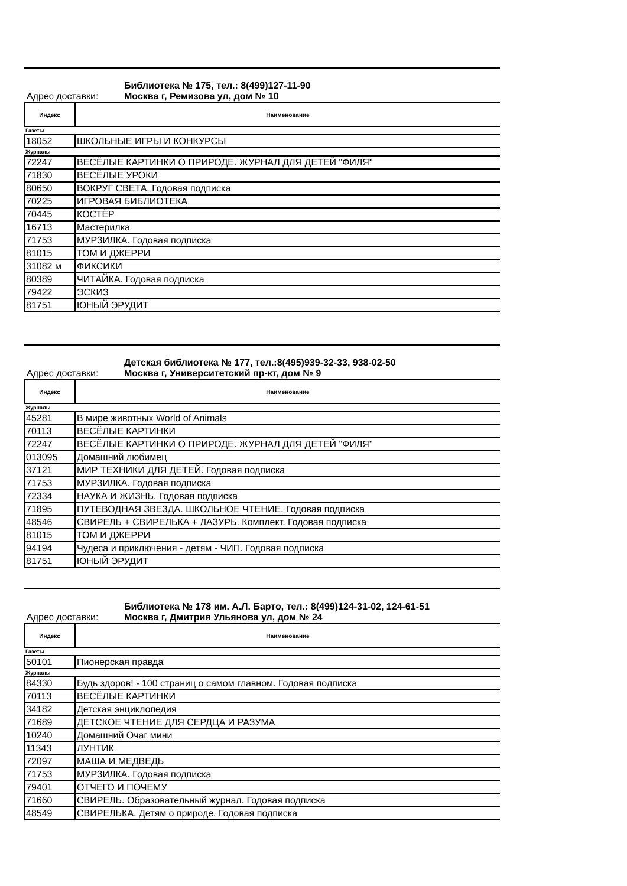Библиотека № 175, тел.: 8(499)127-11-90
Адрес доставки: Москва г, Ремизова ул, дом № 10
| Индекс | Наименование |
| --- | --- |
| Газеты | |
| 18052 | ШКОЛЬНЫЕ ИГРЫ И КОНКУРСЫ |
| Журналы | |
| 72247 | ВЕСЁЛЫЕ КАРТИНКИ О ПРИРОДЕ. ЖУРНАЛ ДЛЯ ДЕТЕЙ "ФИЛЯ" |
| 71830 | ВЕСЁЛЫЕ УРОКИ |
| 80650 | ВОКРУГ СВЕТА. Годовая подписка |
| 70225 | ИГРОВАЯ БИБЛИОТЕКА |
| 70445 | КОСТЁР |
| 16713 | Мастерилка |
| 71753 | МУРЗИЛКА. Годовая подписка |
| 81015 | ТОМ И ДЖЕРРИ |
| 31082 м | ФИКСИКИ |
| 80389 | ЧИТАЙКА. Годовая подписка |
| 79422 | ЭСКИЗ |
| 81751 | ЮНЫЙ ЭРУДИТ |
Детская библиотека № 177, тел.:8(495)939-32-33, 938-02-50
Адрес доставки: Москва г, Университетский пр-кт, дом № 9
| Индекс | Наименование |
| --- | --- |
| Журналы | |
| 45281 | В мире животных World of Animals |
| 70113 | ВЕСЁЛЫЕ КАРТИНКИ |
| 72247 | ВЕСЁЛЫЕ КАРТИНКИ О ПРИРОДЕ. ЖУРНАЛ ДЛЯ ДЕТЕЙ "ФИЛЯ" |
| 013095 | Домашний любимец |
| 37121 | МИР ТЕХНИКИ ДЛЯ ДЕТЕЙ. Годовая подписка |
| 71753 | МУРЗИЛКА. Годовая подписка |
| 72334 | НАУКА И ЖИЗНЬ. Годовая подписка |
| 71895 | ПУТЕВОДНАЯ ЗВЕЗДА. ШКОЛЬНОЕ ЧТЕНИЕ. Годовая подписка |
| 48546 | СВИРЕЛЬ + СВИРЕЛЬКА + ЛАЗУРЬ. Комплект. Годовая подписка |
| 81015 | ТОМ И ДЖЕРРИ |
| 94194 | Чудеса и приключения - детям - ЧИП. Годовая подписка |
| 81751 | ЮНЫЙ ЭРУДИТ |
Библиотека № 178 им. А.Л. Барто, тел.: 8(499)124-31-02, 124-61-51
Адрес доставки: Москва г, Дмитрия Ульянова ул, дом № 24
| Индекс | Наименование |
| --- | --- |
| Газеты | |
| 50101 | Пионерская правда |
| Журналы | |
| 84330 | Будь здоров! - 100 страниц о самом главном. Годовая подписка |
| 70113 | ВЕСЁЛЫЕ КАРТИНКИ |
| 34182 | Детская энциклопедия |
| 71689 | ДЕТСКОЕ ЧТЕНИЕ ДЛЯ СЕРДЦА И РАЗУМА |
| 10240 | Домашний Очаг мини |
| 11343 | ЛУНТИК |
| 72097 | МАША И МЕДВЕДЬ |
| 71753 | МУРЗИЛКА. Годовая подписка |
| 79401 | ОТЧЕГО И ПОЧЕМУ |
| 71660 | СВИРЕЛЬ. Образовательный журнал. Годовая подписка |
| 48549 | СВИРЕЛЬКА. Детям о природе. Годовая подписка |